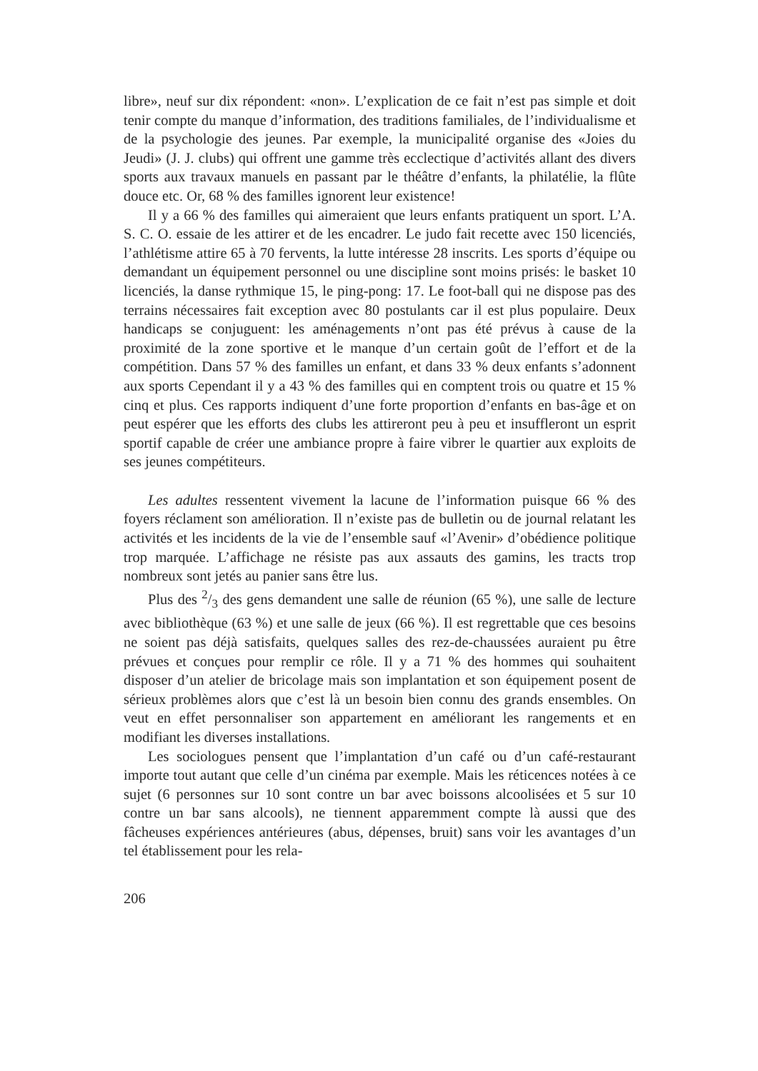libre», neuf sur dix répondent: «non». L’explication de ce fait n’est pas simple et doit tenir compte du manque d’information, des traditions familiales, de l’individualisme et de la psychologie des jeunes. Par exemple, la municipalité organise des «Joies du Jeudi» (J. J. clubs) qui offrent une gamme très ecclectique d’activités allant des divers sports aux travaux manuels en passant par le théâtre d’enfants, la philatélie, la flûte douce etc. Or, 68 % des familles ignorent leur existence!
Il y a 66 % des familles qui aimeraient que leurs enfants pratiquent un sport. L’A. S. C. O. essaie de les attirer et de les encadrer. Le judo fait recette avec 150 licenciés, l’athlétisme attire 65 à 70 fervents, la lutte intéresse 28 inscrits. Les sports d’équipe ou demandant un équipement personnel ou une discipline sont moins prisés: le basket 10 licenciés, la danse rythmique 15, le ping-pong: 17. Le foot-ball qui ne dispose pas des terrains nécessaires fait exception avec 80 postulants car il est plus populaire. Deux handicaps se conjuguent: les aménagements n’ont pas été prévus à cause de la proximité de la zone sportive et le manque d’un certain goût de l’effort et de la compétition. Dans 57 % des familles un enfant, et dans 33 % deux enfants s’adonnent aux sports Cependant il y a 43 % des familles qui en comptent trois ou quatre et 15 % cinq et plus. Ces rapports indiquent d’une forte proportion d’enfants en bas-âge et on peut espérer que les efforts des clubs les attireront peu à peu et insuffleront un esprit sportif capable de créer une ambiance propre à faire vibrer le quartier aux exploits de ses jeunes compétiteurs.
Les adultes ressentent vivement la lacune de l’information puisque 66 % des foyers réclament son amélioration. Il n’existe pas de bulletin ou de journal relatant les activités et les incidents de la vie de l’ensemble sauf «l’Avenir» d’obédience politique trop marquée. L’affichage ne résiste pas aux assauts des gamins, les tracts trop nombreux sont jetés au panier sans être lus.
Plus des 2/3 des gens demandent une salle de réunion (65 %), une salle de lecture avec bibliothèque (63 %) et une salle de jeux (66 %). Il est regrettable que ces besoins ne soient pas déjà satisfaits, quelques salles des rez-de-chaussées auraient pu être prévues et conçues pour remplir ce rôle. Il y a 71 % des hommes qui souhaitent disposer d’un atelier de bricolage mais son implantation et son équipement posent de sérieux problèmes alors que c’est là un besoin bien connu des grands ensembles. On veut en effet personnaliser son appartement en améliorant les rangements et en modifiant les diverses installations.
Les sociologues pensent que l’implantation d’un café ou d’un café-restaurant importe tout autant que celle d’un cinéma par exemple. Mais les réticences notées à ce sujet (6 personnes sur 10 sont contre un bar avec boissons alcoolisées et 5 sur 10 contre un bar sans alcools), ne tiennent apparemment compte là aussi que des fâcheuses expériences antérieures (abus, dépenses, bruit) sans voir les avantages d’un tel établissement pour les rela-
206